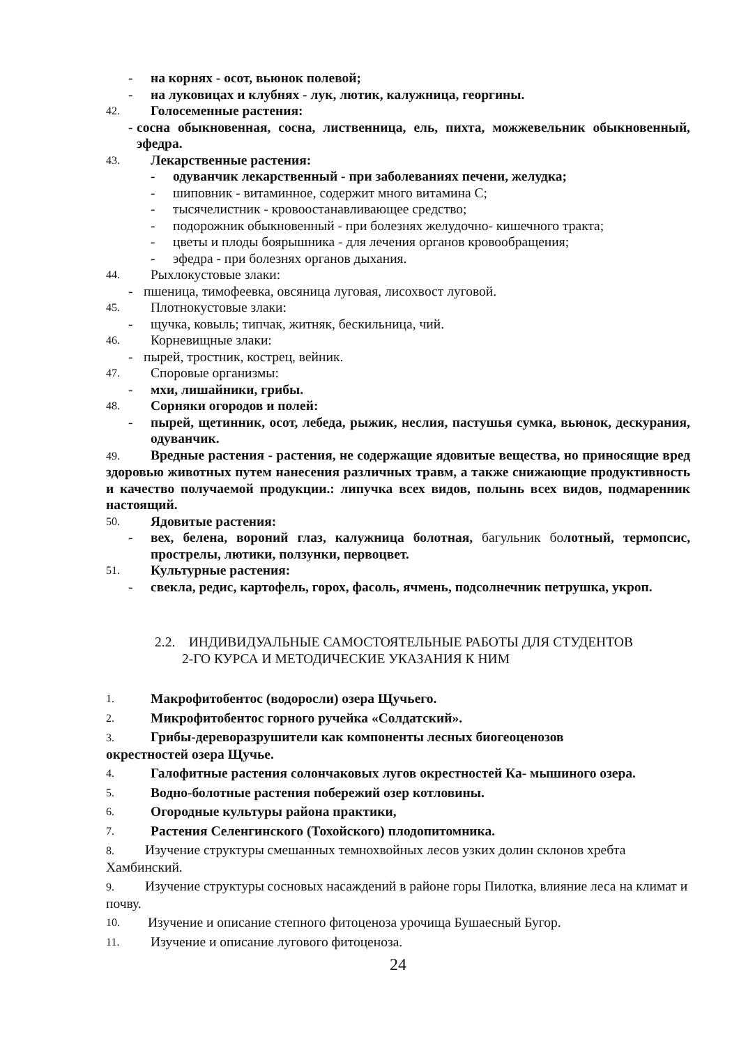- на корнях - осот, вьюнок полевой;
- на луковицах и клубнях - лук, лютик, калужница, георгины.
42. Голосеменные растения:
- сосна обыкновенная, сосна, лиственница, ель, пихта, можжевельник обыкновенный, эфедра.
43. Лекарственные растения:
- одуванчик лекарственный - при заболеваниях печени, желудка;
- шиповник - витаминное, содержит много витамина С;
- тысячелистник - кровоостанавливающее средство;
- подорожник обыкновенный - при болезнях желудочно- кишечного тракта;
- цветы и плоды боярышника - для лечения органов кровообращения;
- эфедра - при болезнях органов дыхания.
44. Рыхлокустовые злаки:
- пшеница, тимофеевка, овсяница луговая, лисохвост луговой.
45. Плотнокустовые злаки:
- щучка, ковыль; типчак, житняк, бескильница, чий.
46. Корневищные злаки:
- пырей, тростник, кострец, вейник.
47. Споровые организмы:
- мхи, лишайники, грибы.
48. Сорняки огородов и полей:
- пырей, щетинник, осот, лебеда, рыжик, неслия, пастушья сумка, вьюнок, дескурания, одуванчик.
49. Вредные растения - растения, не содержащие ядовитые вещества, но приносящие вред здоровью животных путем нанесения различных травм, а также снижающие продуктивность и качество получаемой продукции.: липучка всех видов, полынь всех видов, подмаренник настоящий.
50. Ядовитые растения:
- вех, белена, вороний глаз, калужница болотная, багульник болотный, термопсис, прострелы, лютики, ползунки, первоцвет.
51. Культурные растения:
- свекла, редис, картофель, горох, фасоль, ячмень, подсолнечник петрушка, укроп.
2.2. ИНДИВИДУАЛЬНЫЕ САМОСТОЯТЕЛЬНЫЕ РАБОТЫ ДЛЯ СТУДЕНТОВ
2-ГО КУРСА И МЕТОДИЧЕСКИЕ УКАЗАНИЯ К НИМ
1. Макрофитобентос (водоросли) озера Щучьего.
2. Микрофитобентос горного ручейка «Солдатский».
3. Грибы-дереворазрушители как компоненты лесных биогеоценозов
окрестностей озера Щучье.
4. Галофитные растения солончаковых лугов окрестностей Ка- мышиного озера.
5. Водно-болотные растения побережий озер котловины.
6. Огородные культуры района практики,
7. Растения Селенгинского (Тохойского) плодопитомника.
8. Изучение структуры смешанных темнохвойных лесов узких долин склонов хребта Хамбинский.
9. Изучение структуры сосновых насаждений в районе горы Пилотка, влияние леса на климат и почву.
10. Изучение и описание степного фитоценоза урочища Бушаесный Бугор.
11. Изучение и описание лугового фитоценоза.
24